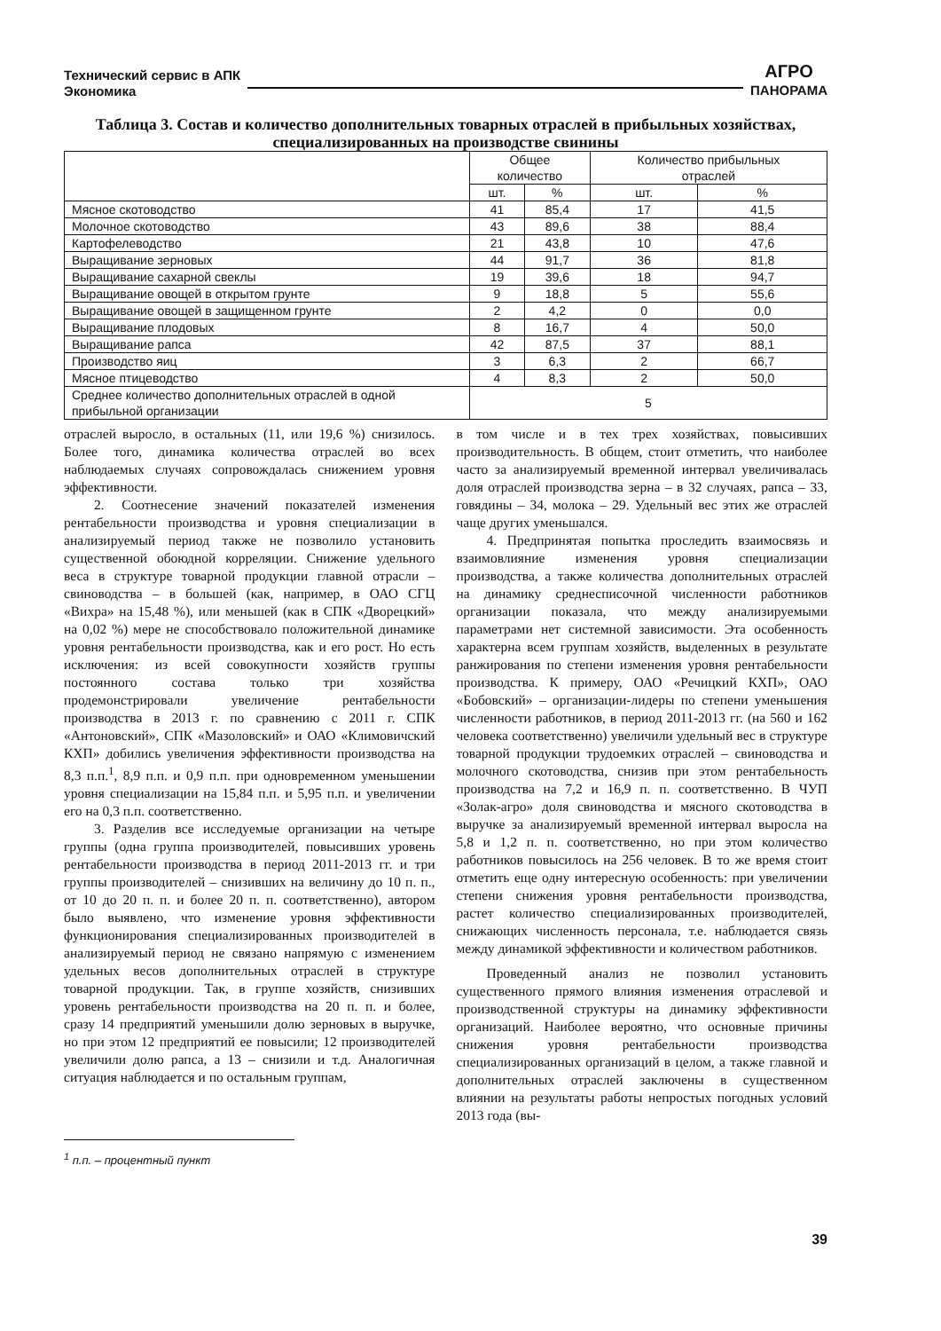Технический сервис в АПК
Экономика
АГРО
ПАНОРАМА
Таблица 3. Состав и количество дополнительных товарных отраслей в прибыльных хозяйствах, специализированных на производстве свинины
| | Общее количество | | Количество прибыльных отраслей | |
| --- | --- | --- | --- | --- |
| | шт. | % | шт. | % |
| Мясное скотоводство | 41 | 85,4 | 17 | 41,5 |
| Молочное скотоводство | 43 | 89,6 | 38 | 88,4 |
| Картофелеводство | 21 | 43,8 | 10 | 47,6 |
| Выращивание зерновых | 44 | 91,7 | 36 | 81,8 |
| Выращивание сахарной свеклы | 19 | 39,6 | 18 | 94,7 |
| Выращивание овощей в открытом грунте | 9 | 18,8 | 5 | 55,6 |
| Выращивание овощей в защищенном грунте | 2 | 4,2 | 0 | 0,0 |
| Выращивание плодовых | 8 | 16,7 | 4 | 50,0 |
| Выращивание рапса | 42 | 87,5 | 37 | 88,1 |
| Производство яиц | 3 | 6,3 | 2 | 66,7 |
| Мясное птицеводство | 4 | 8,3 | 2 | 50,0 |
| Среднее количество дополнительных отраслей в одной прибыльной организации | 5 | | | |
отраслей выросло, в остальных (11, или 19,6 %) снизилось. Более того, динамика количества отраслей во всех наблюдаемых случаях сопровождалась снижением уровня эффективности.
2. Соотнесение значений показателей изменения рентабельности производства и уровня специализации в анализируемый период также не позволило установить существенной обоюдной корреляции. Снижение удельного веса в структуре товарной продукции главной отрасли – свиноводства – в большей (как, например, в ОАО СГЦ «Вихра» на 15,48 %), или меньшей (как в СПК «Дворецкий» на 0,02 %) мере не способствовало положительной динамике уровня рентабельности производства, как и его рост. Но есть исключения: из всей совокупности хозяйств группы постоянного состава только три хозяйства продемонстрировали увеличение рентабельности производства в 2013 г. по сравнению с 2011 г. СПК «Антоновский», СПК «Мазоловский» и ОАО «Климовичский КХП» добились увеличения эффективности производства на 8,3 п.п.<sup>1</sup>, 8,9 п.п. и 0,9 п.п. при одновременном уменьшении уровня специализации на 15,84 п.п. и 5,95 п.п. и увеличении его на 0,3 п.п. соответственно.
3. Разделив все исследуемые организации на четыре группы (одна группа производителей, повысивших уровень рентабельности производства в период 2011-2013 гг. и три группы производителей – снизивших на величину до 10 п. п., от 10 до 20 п. п. и более 20 п. п. соответственно), автором было выявлено, что изменение уровня эффективности функционирования специализированных производителей в анализируемый период не связано напрямую с изменением удельных весов дополнительных отраслей в структуре товарной продукции. Так, в группе хозяйств, снизивших уровень рентабельности производства на 20 п. п. и более, сразу 14 предприятий уменьшили долю зерновых в выручке, но при этом 12 предприятий ее повысили; 12 производителей увеличили долю рапса, а 13 – снизили и т.д. Аналогичная ситуация наблюдается и по остальным группам,
<sup>1</sup> п.п. – процентный пункт
в том числе и в тех трех хозяйствах, повысивших производительность. В общем, стоит отметить, что наиболее часто за анализируемый временной интервал увеличивалась доля отраслей производства зерна – в 32 случаях, рапса – 33, говядины – 34, молока – 29. Удельный вес этих же отраслей чаще других уменьшался.
4. Предпринятая попытка проследить взаимосвязь и взаимовлияние изменения уровня специализации производства, а также количества дополнительных отраслей на динамику среднесписочной численности работников организации показала, что между анализируемыми параметрами нет системной зависимости. Эта особенность характерна всем группам хозяйств, выделенных в результате ранжирования по степени изменения уровня рентабельности производства. К примеру, ОАО «Речицкий КХП», ОАО «Бобовский» – организации-лидеры по степени уменьшения численности работников, в период 2011-2013 гг. (на 560 и 162 человека соответственно) увеличили удельный вес в структуре товарной продукции трудоемких отраслей – свиноводства и молочного скотоводства, снизив при этом рентабельность производства на 7,2 и 16,9 п. п. соответственно. В ЧУП «Золак-агро» доля свиноводства и мясного скотоводства в выручке за анализируемый временной интервал выросла на 5,8 и 1,2 п. п. соответственно, но при этом количество работников повысилось на 256 человек. В то же время стоит отметить еще одну интересную особенность: при увеличении степени снижения уровня рентабельности производства, растет количество специализированных производителей, снижающих численность персонала, т.е. наблюдается связь между динамикой эффективности и количеством работников.
Проведенный анализ не позволил установить существенного прямого влияния изменения отраслевой и производственной структуры на динамику эффективности организаций. Наиболее вероятно, что основные причины снижения уровня рентабельности производства специализированных организаций в целом, а также главной и дополнительных отраслей заключены в существенном влиянии на результаты работы непростых погодных условий 2013 года (вы-
39